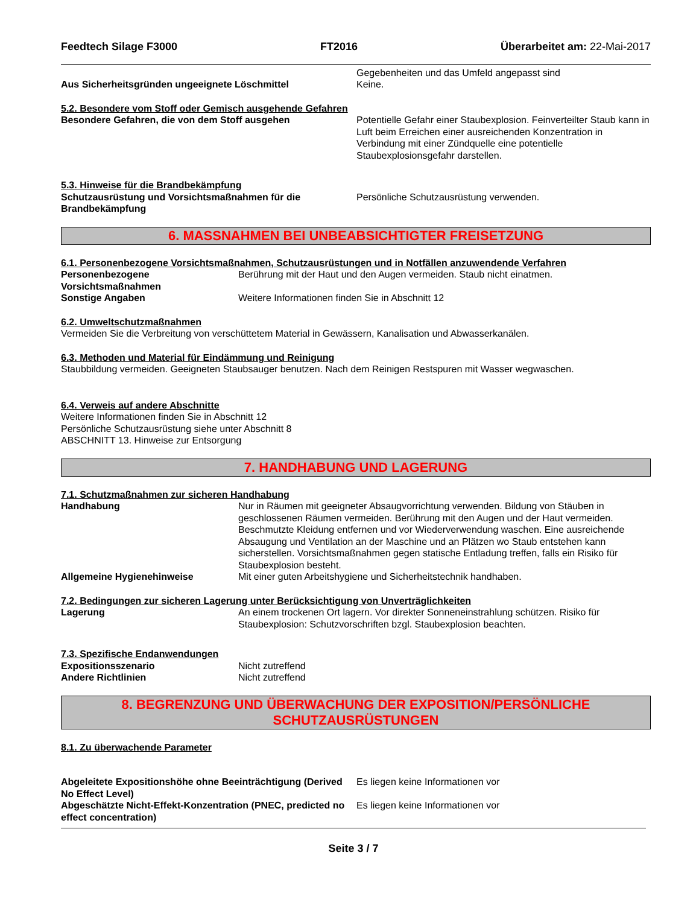Feedtech Silage F3000 FT2016 Überarbeitet am: 22-Mai-2017
Aus Sicherheitsgründen ungeeignete Löschmittel
Gegebenheiten und das Umfeld angepasst sind
Keine.
5.2. Besondere vom Stoff oder Gemisch ausgehende Gefahren
Besondere Gefahren, die von dem Stoff ausgehen
Potentielle Gefahr einer Staubexplosion. Feinverteilter Staub kann in Luft beim Erreichen einer ausreichenden Konzentration in Verbindung mit einer Zündquelle eine potentielle Staubexplosionsgefahr darstellen.
5.3. Hinweise für die Brandbekämpfung
Schutzausrüstung und Vorsichtsmaßnahmen für die Brandbekämpfung
Persönliche Schutzausrüstung verwenden.
6. MASSNAHMEN BEI UNBEABSICHTIGTER FREISETZUNG
6.1. Personenbezogene Vorsichtsmaßnahmen, Schutzausrüstungen und in Notfällen anzuwendende Verfahren
Personenbezogene Vorsichtsmaßnahmen
Berührung mit der Haut und den Augen vermeiden. Staub nicht einatmen.
Sonstige Angaben Weitere Informationen finden Sie in Abschnitt 12
6.2. Umweltschutzmaßnahmen
Vermeiden Sie die Verbreitung von verschüttetem Material in Gewässern, Kanalisation und Abwasserkanälen.
6.3. Methoden und Material für Eindämmung und Reinigung
Staubbildung vermeiden. Geeigneten Staubsauger benutzen. Nach dem Reinigen Restspuren mit Wasser wegwaschen.
6.4. Verweis auf andere Abschnitte
Weitere Informationen finden Sie in Abschnitt 12
Persönliche Schutzausrüstung siehe unter Abschnitt 8
ABSCHNITT 13. Hinweise zur Entsorgung
7. HANDHABUNG UND LAGERUNG
7.1. Schutzmaßnahmen zur sicheren Handhabung
Handhabung Nur in Räumen mit geeigneter Absaugvorrichtung verwenden. Bildung von Stäuben in geschlossenen Räumen vermeiden. Berührung mit den Augen und der Haut vermeiden. Beschmutzte Kleidung entfernen und vor Wiederverwendung waschen. Eine ausreichende Absaugung und Ventilation an der Maschine und an Plätzen wo Staub entstehen kann sicherstellen. Vorsichtsmaßnahmen gegen statische Entladung treffen, falls ein Risiko für Staubexplosion besteht.
Allgemeine Hygienehinweise Mit einer guten Arbeitshygiene und Sicherheitstechnik handhaben.
7.2. Bedingungen zur sicheren Lagerung unter Berücksichtigung von Unverträglichkeiten
Lagerung An einem trockenen Ort lagern. Vor direkter Sonneneinstrahlung schützen. Risiko für Staubexplosion: Schutzvorschriften bzgl. Staubexplosion beachten.
7.3. Spezifische Endanwendungen
Expositionsszenario Nicht zutreffend
Andere Richtlinien Nicht zutreffend
8. BEGRENZUNG UND ÜBERWACHUNG DER EXPOSITION/PERSÖNLICHE SCHUTZAUSRÜSTUNGEN
8.1. Zu überwachende Parameter
Abgeleitete Expositionshöhe ohne Beeinträchtigung (Derived No Effect Level)
Es liegen keine Informationen vor
Abgeschätzte Nicht-Effekt-Konzentration (PNEC, predicted no effect concentration)
Es liegen keine Informationen vor
Seite 3 / 7